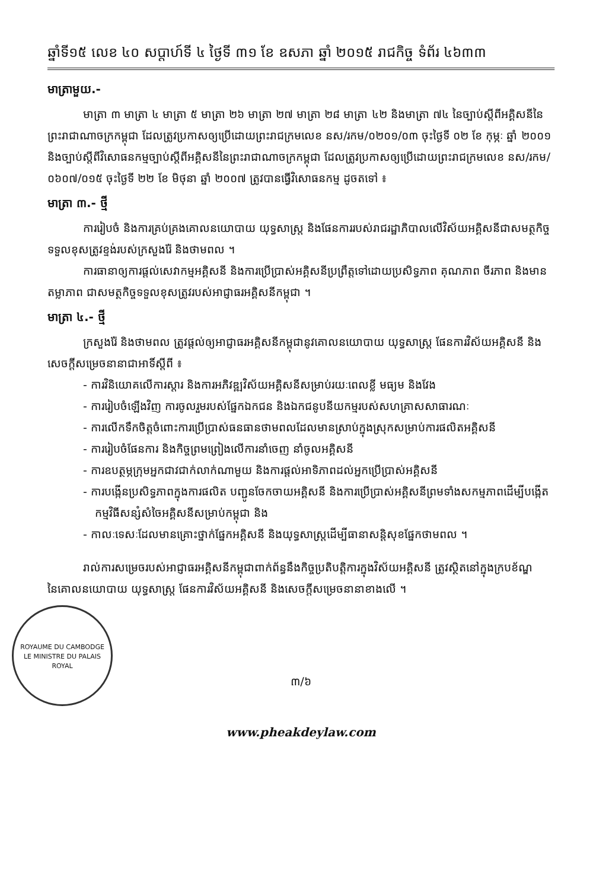ឆ្នាំទី១៥ លេខ ៤០ សប្តាហ៍ទី ៤ ថ្ងៃទី ៣១ ខែ ឧសភា ឆ្នាំ ២០១៥ រាជកិច្ច ទំព័រ ៤៦៣៣
មាត្រាមួយ.-
មាត្រា ៣ មាត្រា ៤ មាត្រា ៥ មាត្រា ២៦ មាត្រា ២៧ មាត្រា ២៨ មាត្រា ៤២ និងមាត្រា ៧៤ នៃច្បាប់ស្តីពីអគ្គិសនីនៃព្រះរាជាណាចក្រកម្ពុជា ដែលត្រូវប្រកាសឲ្យប្រើដោយព្រះរាជក្រមលេខ នស/រកម/០២០១/០៣ ចុះថ្ងៃទី ០២ ខែ កុម្ភៈ ឆ្នាំ ២០០១ និងច្បាប់ស្តីពីវិសោធនកម្មច្បាប់ស្តីពីអគ្គិសនីនៃព្រះរាជាណាចក្រកម្ពុជា ដែលត្រូវប្រកាសឲ្យប្រើដោយព្រះរាជក្រមលេខ នស/រកម/០៦០៧/០១៥ ចុះថ្ងៃទី ២២ ខែ មិថុនា ឆ្នាំ ២០០៧ ត្រូវបានធ្វើវិសោធនកម្ម ដូចតទៅ ៖
មាត្រា ៣.- ថ្មី
ការរៀបចំ និងការគ្រប់គ្រងគោលនយោបាយ យុទ្ធសាស្ត្រ និងផែនការរបស់រាជរដ្ឋាភិបាលលើវិស័យអគ្គិសនីជាសមត្ថកិច្ចទទួលខុសត្រូវខ្ទង់របស់ក្រសួងរ៉ែ និងថាមពល ។
ការធានាឲ្យការផ្តល់សេវាកម្មអគ្គិសនី និងការប្រើប្រាស់អគ្គិសនីប្រព្រឹត្តទៅដោយប្រសិទ្ធភាព គុណភាព ចីរភាព និងមានតម្លាភាព ជាសមត្ថកិច្ចទទួលខុសត្រូវរបស់អាជ្ញាធរអគ្គិសនីកម្ពុជា ។
មាត្រា ៤.- ថ្មី
ក្រសួងរ៉ែ និងថាមពល ត្រូវផ្តល់ឲ្យអាជ្ញាធរអគ្គិសនីកម្ពុជានូវគោលនយោបាយ យុទ្ធសាស្ត្រ ផែនការវិស័យអគ្គិសនី និងសេចក្តីសម្រេចនានាជាអាទិ៍ស្តីពី ៖
- ការវិនិយោគលើការស្តារ និងការអភិវឌ្ឍវិស័យអគ្គិសនីសម្រាប់រយៈពេលខ្លី មធ្យម និងវែង
- ការរៀបចំឡើងវិញ ការចូលរួមរបស់ផ្នែកឯកជន និងឯកជនូបនីយកម្មរបស់សហគ្រាសសាធារណៈ
- ការលើកទឹកចិត្តចំពោះការប្រើប្រាស់ធនធានថាមពលដែលមានស្រាប់ក្នុងស្រុកសម្រាប់ការផលិតអគ្គិសនី
- ការរៀបចំផែនការ និងកិច្ចព្រមព្រៀងលើការនាំចេញ នាំចូលអគ្គិសនី
- ការឧបត្ថម្ភក្រុមអ្នកជាវជាក់លាក់ណាមួយ និងការផ្តល់អាទិភាពដល់អ្នកប្រើប្រាស់អគ្គិសនី
- ការបង្កើនប្រសិទ្ធភាពក្នុងការផលិត បញ្ជូនចែកចាយអគ្គិសនី និងការប្រើប្រាស់អគ្គិសនីព្រមទាំងសកម្មភាពដើម្បីបង្កើតកម្មវិធីសន្សំសំចៃអគ្គិសនីសម្រាប់កម្ពុជា និង
- កាលៈទេសៈដែលមានគ្រោះថ្នាក់ផ្នែកអគ្គិសនី និងយុទ្ធសាស្ត្រដើម្បីធានាសន្តិសុខផ្នែកថាមពល ។
រាល់ការសម្រេចរបស់អាជ្ញាធរអគ្គិសនីកម្ពុជាពាក់ព័ន្ធនឹងកិច្ចប្រតិបត្តិការក្នុងវិស័យអគ្គិសនី ត្រូវស្ថិតនៅក្នុងក្របខ័ណ្ឌនៃគោលនយោបាយ យុទ្ធសាស្ត្រ ផែនការវិស័យអគ្គិសនី និងសេចក្តីសម្រេចនានាខាងលើ ។
ROYAUME DU CAMBODGE
LE MINISTRE DU PALAIS ROYAL
៣/៦
www.pheakdeylaw.com